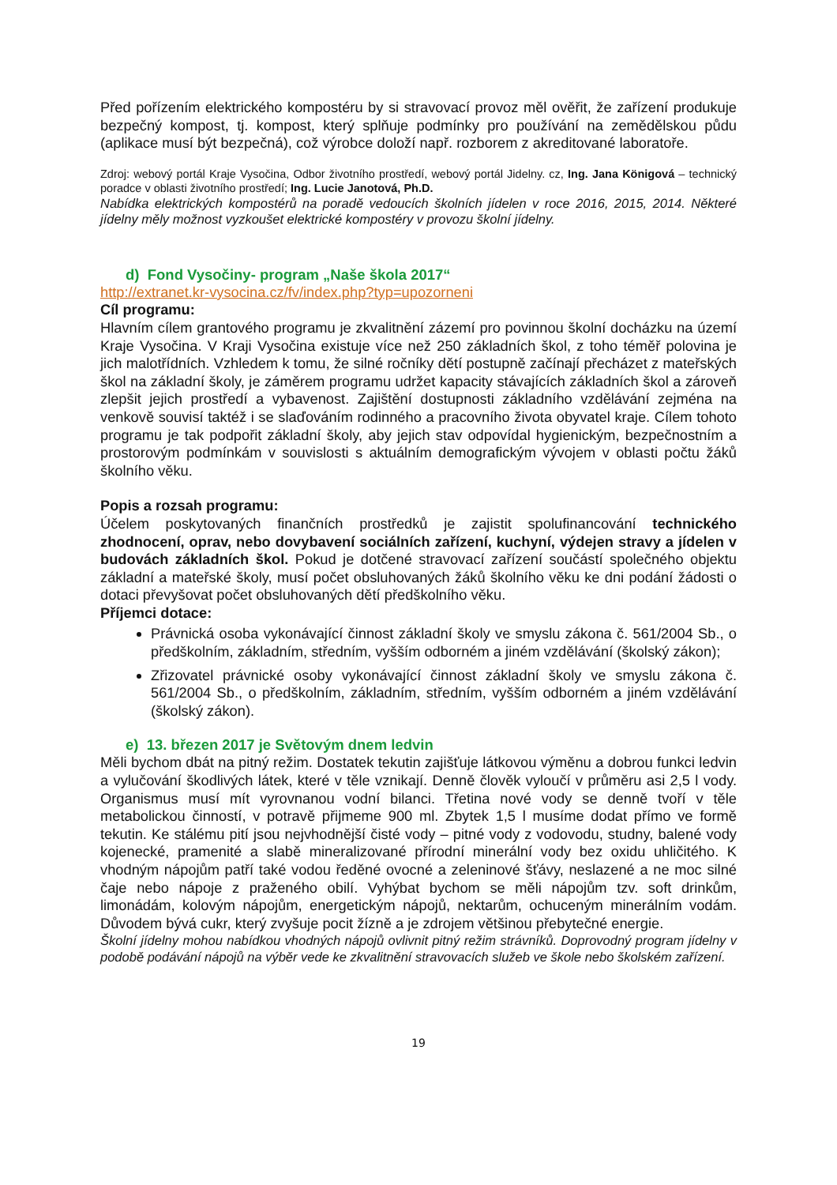Před pořízením elektrického kompostéru by si stravovací provoz měl ověřit, že zařízení produkuje bezpečný kompost, tj. kompost, který splňuje podmínky pro používání na zemědělskou půdu (aplikace musí být bezpečná), což výrobce doloží např. rozborem z akreditované laboratoře.
Zdroj: webový portál Kraje Vysočina, Odbor životního prostředí, webový portál Jidelny. cz, Ing. Jana Königová – technický poradce v oblasti životního prostředí; Ing. Lucie Janotová, Ph.D.
Nabídka elektrických kompostérů na poradě vedoucích školních jídelen v roce 2016, 2015, 2014. Některé jídelny měly možnost vyzkoušet elektrické kompostéry v provozu školní jídelny.
d) Fond Vysočiny- program „Naše škola 2017“
http://extranet.kr-vysocina.cz/fv/index.php?typ=upozorneni
Cíl programu:
Hlavním cílem grantového programu je zkvalitnění zázemí pro povinnou školní docházku na území Kraje Vysočina. V Kraji Vysočina existuje více než 250 základních škol, z toho téměř polovina je jich malotřídních. Vzhledem k tomu, že silné ročníky dětí postupně začínají přecházet z mateřských škol na základní školy, je záměrem programu udržet kapacity stávajících základních škol a zároveň zlepšit jejich prostředí a vybavenost. Zajištění dostupnosti základního vzdělávání zejména na venkově souvisí taktéž i se slaďováním rodinného a pracovního života obyvatel kraje. Cílem tohoto programu je tak podpořit základní školy, aby jejich stav odpovídal hygienickým, bezpečnostním a prostorovým podmínkám v souvislosti s aktuálním demografickým vývojem v oblasti počtu žáků školního věku.
Popis a rozsah programu:
Účelem poskytovaných finančních prostředků je zajistit spolufinancování technického zhodnocení, oprav, nebo dovybavení sociálních zařízení, kuchyní, výdejen stravy a jídelen v budovách základních škol. Pokud je dotčené stravovací zařízení součástí společného objektu základní a mateřské školy, musí počet obsluhovaných žáků školního věku ke dni podání žádosti o dotaci převyšovat počet obsluhovaných dětí předškolního věku.
Příjemci dotace:
Právnická osoba vykonávající činnost základní školy ve smyslu zákona č. 561/2004 Sb., o předškolním, základním, středním, vyšším odborném a jiném vzdělávání (školský zákon);
Zřizovatel právnické osoby vykonávající činnost základní školy ve smyslu zákona č. 561/2004 Sb., o předškolním, základním, středním, vyšším odborném a jiném vzdělávání (školský zákon).
e) 13. březen 2017 je Světovým dnem ledvin
Měli bychom dbát na pitný režim. Dostatek tekutin zajišťuje látkovou výměnu a dobrou funkci ledvin a vylučování škodlivých látek, které v těle vznikají. Denně člověk vyloučí v průměru asi 2,5 l vody. Organismus musí mít vyrovnanou vodní bilanci. Třetina nové vody se denně tvoří v těle metabolickou činností, v potravě přijmeme 900 ml. Zbytek 1,5 l musíme dodat přímo ve formě tekutin. Ke stálému pití jsou nejvhodnější čisté vody – pitné vody z vodovodu, studny, balené vody kojenecké, pramenité a slabě mineralizované přírodní minerální vody bez oxidu uhličitého. K vhodným nápojům patří také vodou ředěné ovocné a zeleninové šťávy, neslazené a ne moc silné čaje nebo nápoje z praženého obilí. Vyhýbat bychom se měli nápojům tzv. soft drinkům, limonádám, kolovým nápojům, energetickým nápojů, nektarům, ochuceným minerálním vodám. Důvodem bývá cukr, který zvyšuje pocit žízně a je zdrojem většinou přebytečné energie.
Školní jídelny mohou nabídkou vhodných nápojů ovlivnit pitný režim strávníků. Doprovodný program jídelny v podobě podávání nápojů na výběr vede ke zkvalitnění stravovacích služeb ve škole nebo školském zařízení.
19